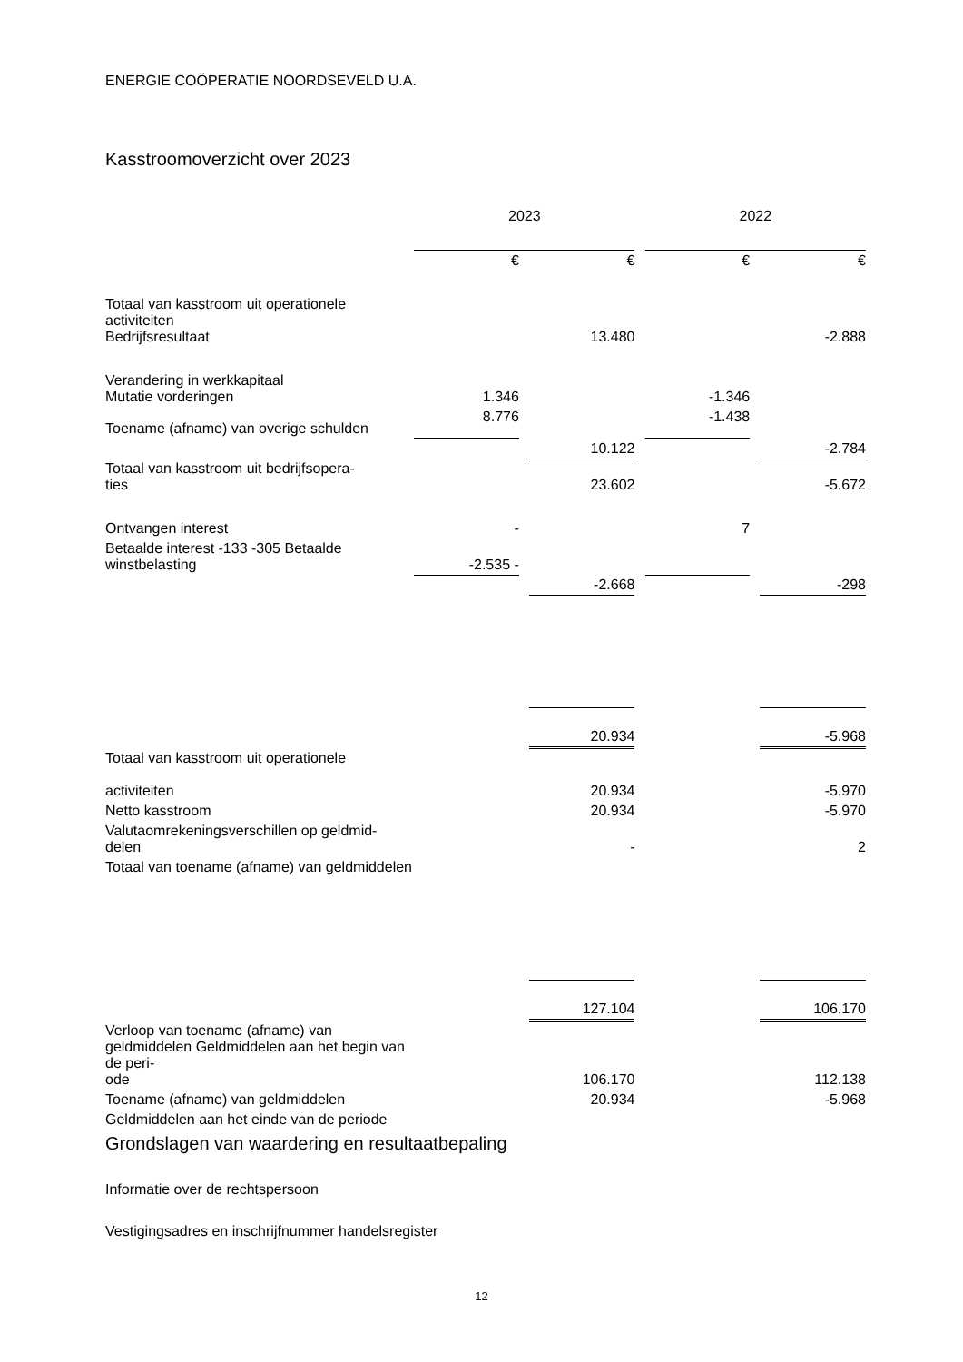ENERGIE COÖPERATIE NOORDSEVELD U.A.
Kasstroomoverzicht over 2023
| | 2023 | | | | 2022 | | |
| | € | | € | | € | | € |
| Totaal van kasstroom uit operationele activiteiten Bedrijfsresultaat | | | 13.480 | | | | -2.888 |
| Verandering in werkkapitaal Mutatie vorderingen | 1.346 | | | | -1.346 | | |
| Toename (afname) van overige schulden | 8.776 | | | | -1.438 | | |
| | | | 10.122 | | | | -2.784 |
| Totaal van kasstroom uit bedrijfsopera- ties | | | 23.602 | | | | -5.672 |
| Ontvangen interest | - | | | | 7 | | |
| Betaalde interest -133 -305 Betaalde winstbelasting | -2.535 - | | | | | | |
| | | | -2.668 | | | | -298 |
| | | | 20.934 | | | | -5.968 |
| Totaal van kasstroom uit operationele activiteiten | | | 20.934 | | | | -5.970 |
| Netto kasstroom | | | 20.934 | | | | -5.970 |
| Valutaomrekeningsverschillen op geldmid- delen | | | - | | | | 2 |
| Totaal van toename (afname) van geldmiddelen | | | | | | | |
| | | | 127.104 | | | | 106.170 |
| Verloop van toename (afname) van geldmiddelen Geldmiddelen aan het begin van de peri- ode | | | 106.170 | | | | 112.138 |
| Toename (afname) van geldmiddelen | | | 20.934 | | | | -5.968 |
| Geldmiddelen aan het einde van de periode | | | | | | | |
Grondslagen van waardering en resultaatbepaling
Informatie over de rechtspersoon
Vestigingsadres en inschrijfnummer handelsregister
12